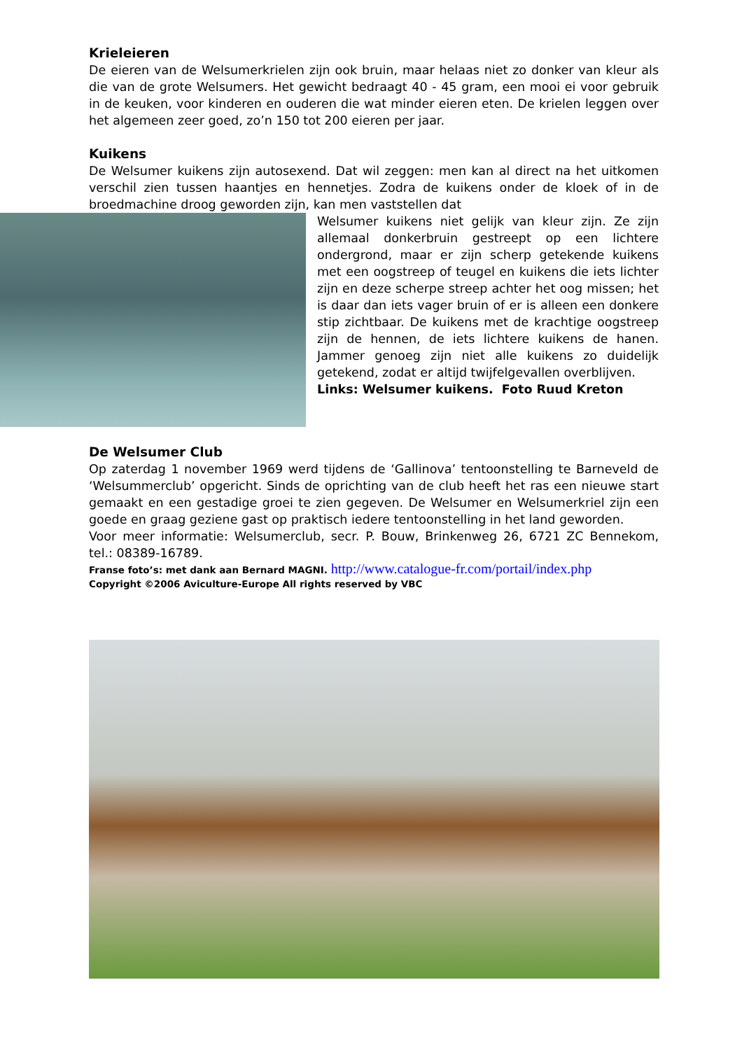Krieleieren
De eieren van de Welsumerkrielen zijn ook bruin, maar helaas niet zo donker van kleur als die van de grote Welsumers. Het gewicht bedraagt 40 - 45 gram, een mooi ei voor gebruik in de keuken, voor kinderen en ouderen die wat minder eieren eten. De krielen leggen over het algemeen zeer goed, zo’n 150 tot 200 eieren per jaar.
Kuikens
De Welsumer kuikens zijn autosexend. Dat wil zeggen: men kan al direct na het uitkomen verschil zien tussen haantjes en hennetjes. Zodra de kuikens onder de kloek of in de broedmachine droog geworden zijn, kan men vaststellen dat
Welsumer kuikens niet gelijk van kleur zijn. Ze zijn allemaal donkerbruin gestreept op een lichtere ondergrond, maar er zijn scherp getekende kuikens met een oogstreep of teugel en kuikens die iets lichter zijn en deze scherpe streep achter het oog missen; het is daar dan iets vager bruin of er is alleen een donkere stip zichtbaar. De kuikens met de krachtige oogstreep zijn de hennen, de iets lichtere kuikens de hanen. Jammer genoeg zijn niet alle kuikens zo duidelijk getekend, zodat er altijd twijfelgevallen overblijven.
Links: Welsumer kuikens. Foto Ruud Kreton
De Welsumer Club
Op zaterdag 1 november 1969 werd tijdens de ‘Gallinova’ tentoonstelling te Barneveld de ‘Welsummerclub’ opgericht. Sinds de oprichting van de club heeft het ras een nieuwe start gemaakt en een gestadige groei te zien gegeven. De Welsumer en Welsumerkriel zijn een goede en graag geziene gast op praktisch iedere tentoonstelling in het land geworden.
Voor meer informatie: Welsumerclub, secr. P. Bouw, Brinkenweg 26, 6721 ZC Bennekom, tel.: 08389-16789.
Franse foto’s: met dank aan Bernard MAGNI. http://www.catalogue-fr.com/portail/index.php
Copyright ©2006 Aviculture-Europe All rights reserved by VBC